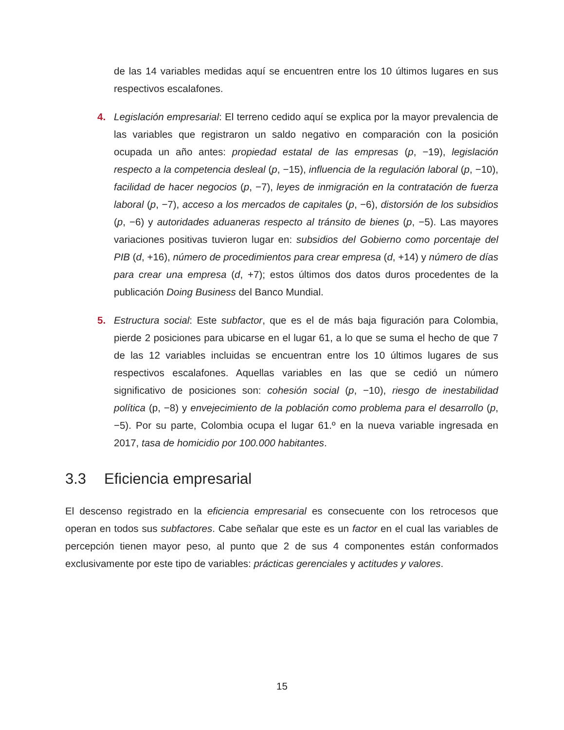de las 14 variables medidas aquí se encuentren entre los 10 últimos lugares en sus respectivos escalafones.
4. Legislación empresarial: El terreno cedido aquí se explica por la mayor prevalencia de las variables que registraron un saldo negativo en comparación con la posición ocupada un año antes: propiedad estatal de las empresas (p, −19), legislación respecto a la competencia desleal (p, −15), influencia de la regulación laboral (p, −10), facilidad de hacer negocios (p, −7), leyes de inmigración en la contratación de fuerza laboral (p, −7), acceso a los mercados de capitales (p, −6), distorsión de los subsidios (p, −6) y autoridades aduaneras respecto al tránsito de bienes (p, −5). Las mayores variaciones positivas tuvieron lugar en: subsidios del Gobierno como porcentaje del PIB (d, +16), número de procedimientos para crear empresa (d, +14) y número de días para crear una empresa (d, +7); estos últimos dos datos duros procedentes de la publicación Doing Business del Banco Mundial.
5. Estructura social: Este subfactor, que es el de más baja figuración para Colombia, pierde 2 posiciones para ubicarse en el lugar 61, a lo que se suma el hecho de que 7 de las 12 variables incluidas se encuentran entre los 10 últimos lugares de sus respectivos escalafones. Aquellas variables en las que se cedió un número significativo de posiciones son: cohesión social (p, −10), riesgo de inestabilidad política (p, −8) y envejecimiento de la población como problema para el desarrollo (p, −5). Por su parte, Colombia ocupa el lugar 61.º en la nueva variable ingresada en 2017, tasa de homicidio por 100.000 habitantes.
3.3 Eficiencia empresarial
El descenso registrado en la eficiencia empresarial es consecuente con los retrocesos que operan en todos sus subfactores. Cabe señalar que este es un factor en el cual las variables de percepción tienen mayor peso, al punto que 2 de sus 4 componentes están conformados exclusivamente por este tipo de variables: prácticas gerenciales y actitudes y valores.
15